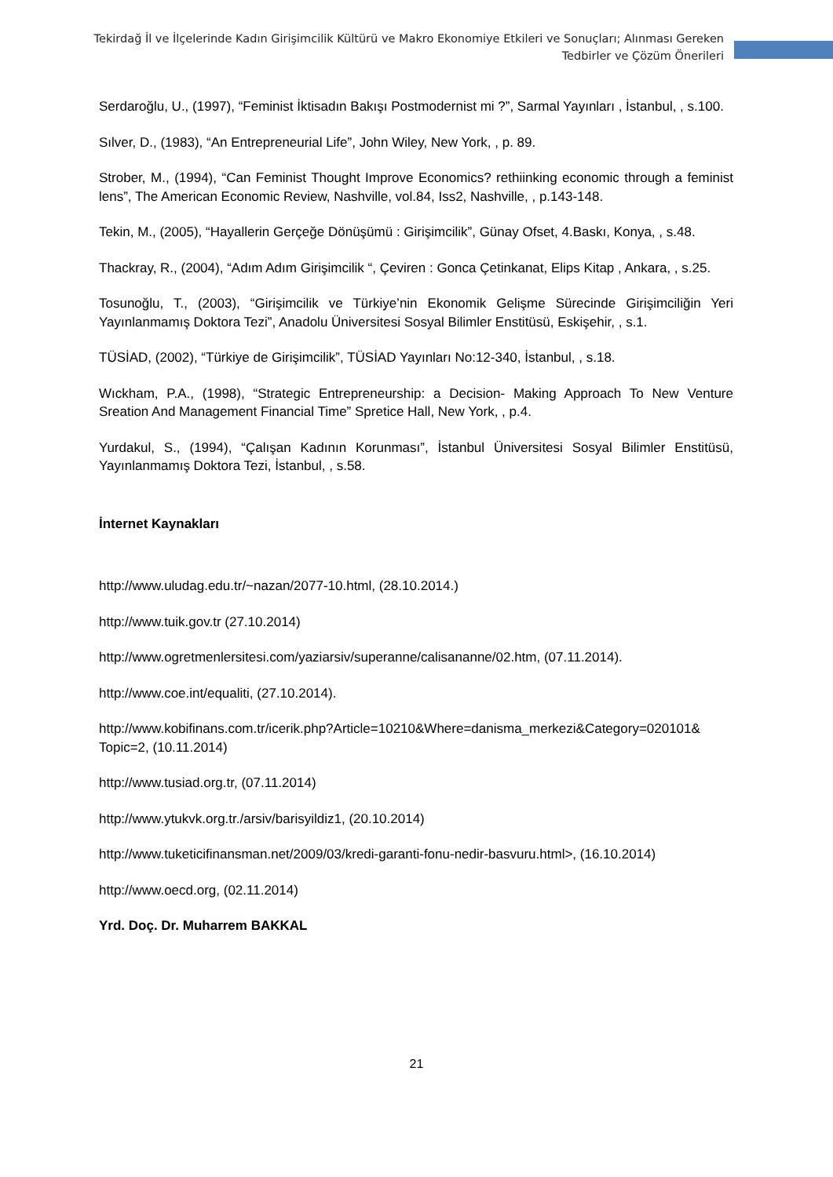Tekirdağ İl ve İlçelerinde Kadın Girişimcilik Kültürü ve Makro Ekonomiye Etkileri ve Sonuçları; Alınması Gereken
Tedbirler ve Çözüm Önerileri
Serdaroğlu, U., (1997), “Feminist İktisadın Bakışı Postmodernist mi ?”, Sarmal Yayınları , İstanbul, , s.100.
Sılver, D., (1983), “An Entrepreneurial Life”, John Wiley, New York, , p. 89.
Strober, M., (1994), “Can Feminist Thought Improve Economics? rethiinking economic through a feminist lens”, The American Economic Review, Nashville, vol.84, Iss2, Nashville, , p.143-148.
Tekin, M., (2005), “Hayallerin Gerçeğe Dönüşümü : Girişimcilik”, Günay Ofset, 4.Baskı, Konya, , s.48.
Thackray, R., (2004), “Adım Adım Girişimcilik “, Çeviren : Gonca Çetinkanat, Elips Kitap , Ankara, , s.25.
Tosunoğlu, T., (2003), “Girişimcilik ve Türkiye’nin Ekonomik Gelişme Sürecinde Girişimciliğin Yeri Yayınlanmamış Doktora Tezi”, Anadolu Üniversitesi Sosyal Bilimler Enstitüsü, Eskişehir, , s.1.
TÜSİAD, (2002), “Türkiye de Girişimcilik”, TÜSİAD Yayınları No:12-340, İstanbul, , s.18.
Wıckham, P.A., (1998), “Strategic Entrepreneurship: a Decision- Making Approach To New Venture Sreation And Management Financial Time” Spretice Hall, New York, , p.4.
Yurdakul, S., (1994), “Çalışan Kadının Korunması”, İstanbul Üniversitesi Sosyal Bilimler Enstitüsü, Yayınlanmamış Doktora Tezi, İstanbul, , s.58.
İnternet Kaynakları
http://www.uludag.edu.tr/~nazan/2077-10.html, (28.10.2014.)
http://www.tuik.gov.tr (27.10.2014)
http://www.ogretmenlersitesi.com/yaziarsiv/superanne/calisananne/02.htm, (07.11.2014).
http://www.coe.int/equaliti, (27.10.2014).
http://www.kobifinans.com.tr/icerik.php?Article=10210&Where=danisma_merkezi&Category=020101& Topic=2, (10.11.2014)
http://www.tusiad.org.tr, (07.11.2014)
http://www.ytukvk.org.tr./arsiv/barisyildiz1, (20.10.2014)
http://www.tuketicifinansman.net/2009/03/kredi-garanti-fonu-nedir-basvuru.html>, (16.10.2014)
http://www.oecd.org, (02.11.2014)
Yrd. Doç. Dr. Muharrem BAKKAL
21